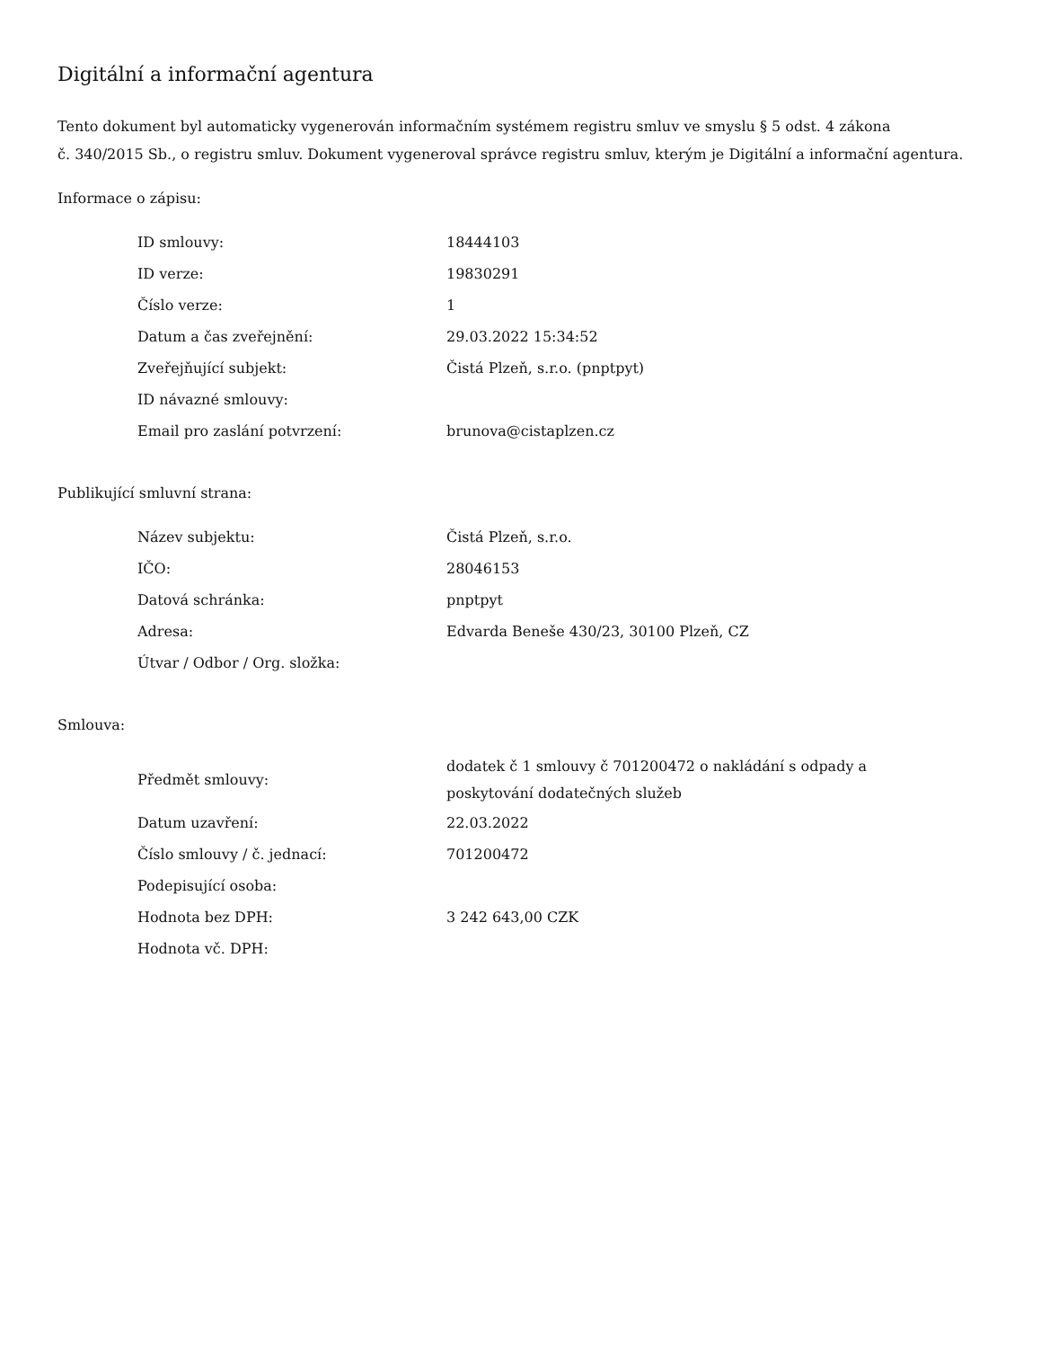Digitální a informační agentura
Tento dokument byl automaticky vygenerován informačním systémem registru smluv ve smyslu § 5 odst. 4 zákona
č. 340/2015 Sb., o registru smluv. Dokument vygeneroval správce registru smluv, kterým je Digitální a informační agentura.
Informace o zápisu:
| ID smlouvy: | 18444103 |
| ID verze: | 19830291 |
| Číslo verze: | 1 |
| Datum a čas zveřejnění: | 29.03.2022 15:34:52 |
| Zveřejňující subjekt: | Čistá Plzeň, s.r.o. (pnptpyt) |
| ID návazné smlouvy: | |
| Email pro zaslání potvrzení: | brunova@cistaplzen.cz |
Publikující smluvní strana:
| Název subjektu: | Čistá Plzeň, s.r.o. |
| IČO: | 28046153 |
| Datová schránka: | pnptpyt |
| Adresa: | Edvarda Beneše 430/23, 30100 Plzeň, CZ |
| Útvar / Odbor / Org. složka: | |
Smlouva:
| Předmět smlouvy: | dodatek č 1 smlouvy č 701200472 o nakládání s odpady a poskytování dodatečných služeb |
| Datum uzavření: | 22.03.2022 |
| Číslo smlouvy / č. jednací: | 701200472 |
| Podepisující osoba: | |
| Hodnota bez DPH: | 3 242 643,00 CZK |
| Hodnota vč. DPH: | |